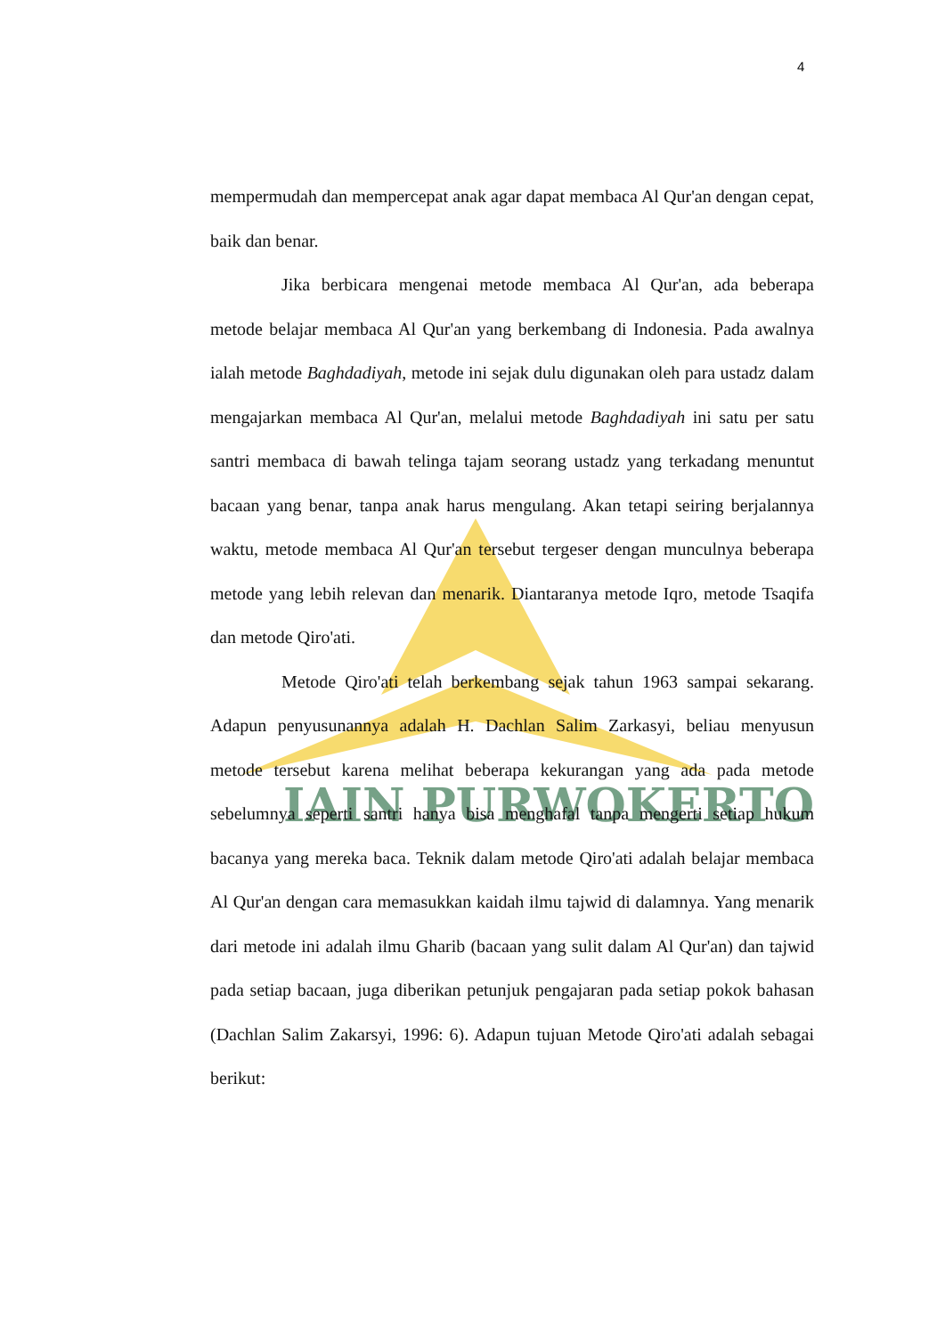IAIN PURWOKERTO
4
mempermudah dan mempercepat anak agar dapat membaca Al Qur'an dengan cepat, baik dan benar.
Jika berbicara mengenai metode membaca Al Qur'an, ada beberapa metode belajar membaca Al Qur'an yang berkembang di Indonesia. Pada awalnya ialah metode Baghdadiyah, metode ini sejak dulu digunakan oleh para ustadz dalam mengajarkan membaca Al Qur'an, melalui metode Baghdadiyah ini satu per satu santri membaca di bawah telinga tajam seorang ustadz yang terkadang menuntut bacaan yang benar, tanpa anak harus mengulang. Akan tetapi seiring berjalannya waktu, metode membaca Al Qur'an tersebut tergeser dengan munculnya beberapa metode yang lebih relevan dan menarik. Diantaranya metode Iqro, metode Tsaqifa dan metode Qiro'ati.
Metode Qiro'ati telah berkembang sejak tahun 1963 sampai sekarang. Adapun penyusunannya adalah H. Dachlan Salim Zarkasyi, beliau menyusun metode tersebut karena melihat beberapa kekurangan yang ada pada metode sebelumnya seperti santri hanya bisa menghafal tanpa mengerti setiap hukum bacanya yang mereka baca. Teknik dalam metode Qiro'ati adalah belajar membaca Al Qur'an dengan cara memasukkan kaidah ilmu tajwid di dalamnya. Yang menarik dari metode ini adalah ilmu Gharib (bacaan yang sulit dalam Al Qur'an) dan tajwid pada setiap bacaan, juga diberikan petunjuk pengajaran pada setiap pokok bahasan (Dachlan Salim Zakarsyi, 1996: 6). Adapun tujuan Metode Qiro'ati adalah sebagai berikut: